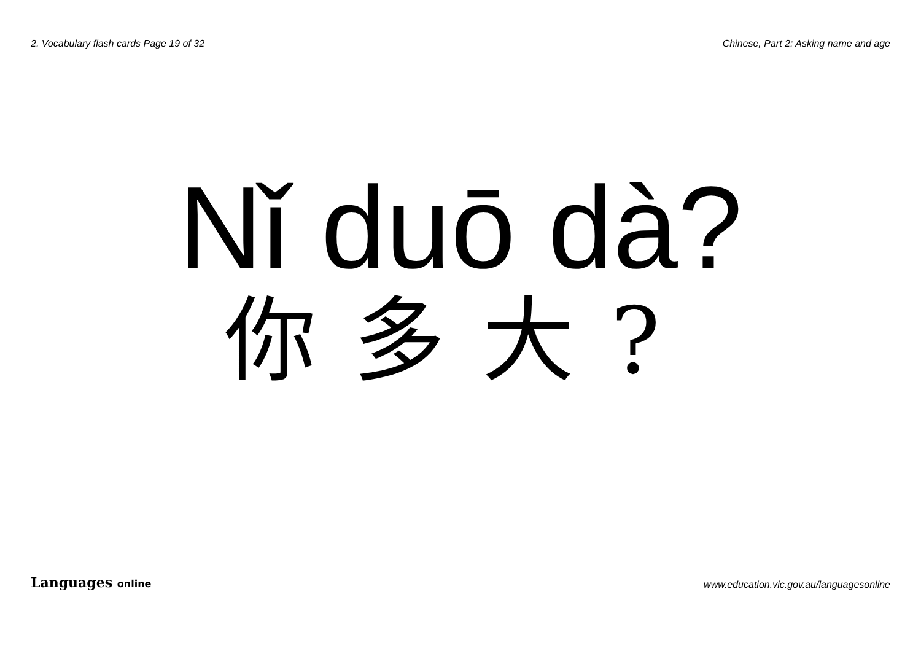2. Vocabulary flash cards Page 19 of 32 Chinese, Part 2: Asking name and age
Nǐ duō dà?
你多大?
Languages online www.education.vic.gov.au/languagesonline